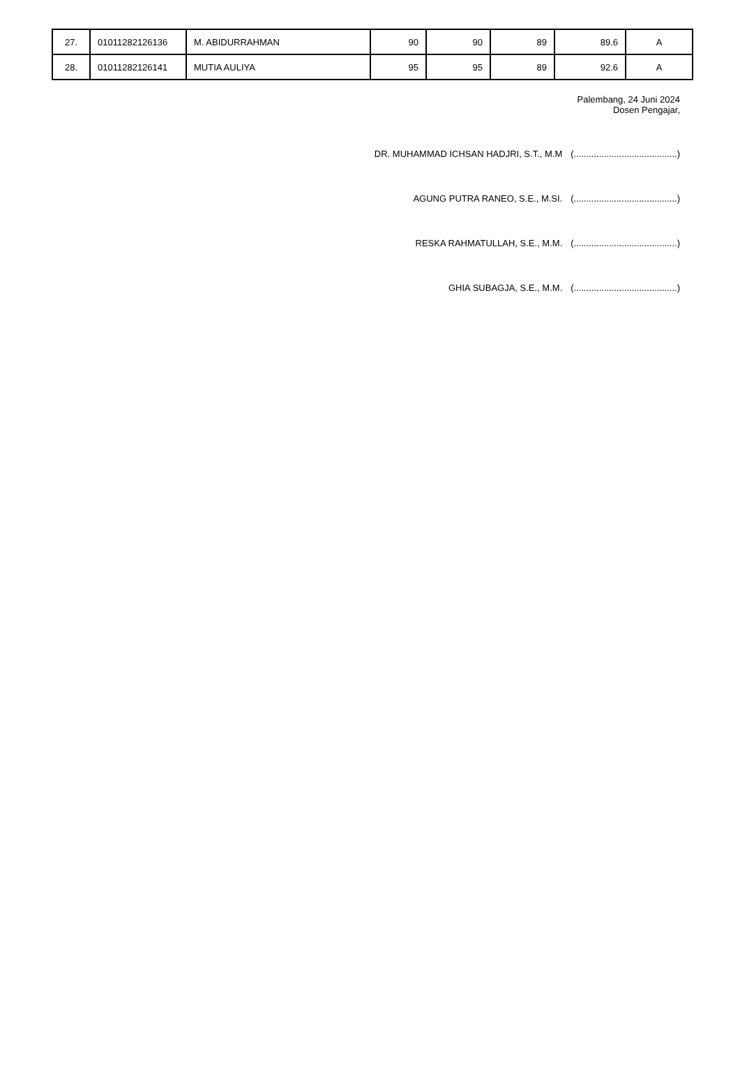| 27. | 01011282126136 | M. ABIDURRAHMAN | 90 | 90 | 89 | 89.6 | A |
| 28. | 01011282126141 | MUTIA AULIYA | 95 | 95 | 89 | 92.6 | A |
Palembang, 24 Juni 2024
Dosen Pengajar,
DR. MUHAMMAD ICHSAN HADJRI, S.T., M.M (.........................................)
AGUNG PUTRA RANEO, S.E., M.SI. (.........................................)
RESKA RAHMATULLAH, S.E., M.M. (.........................................)
GHIA SUBAGJA, S.E., M.M. (.........................................)